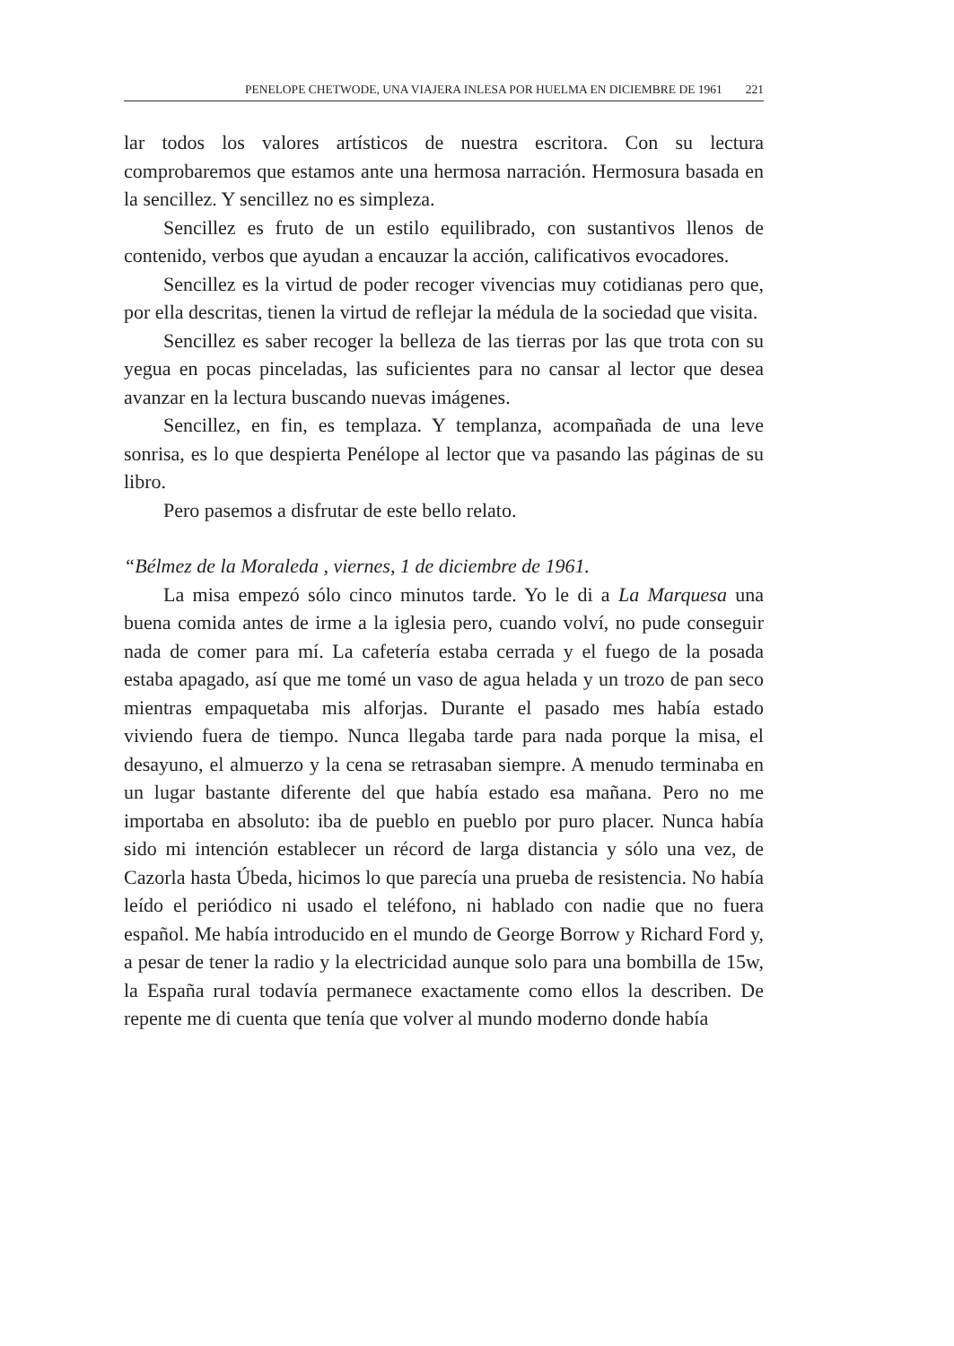PENELOPE CHETWODE, UNA VIAJERA INLESA POR HUELMA EN DICIEMBRE DE 1961 221
lar todos los valores artísticos de nuestra escritora. Con su lectura comprobaremos que estamos ante una hermosa narración. Hermosura basada en la sencillez. Y sencillez no es simpleza.
Sencillez es fruto de un estilo equilibrado, con sustantivos llenos de contenido, verbos que ayudan a encauzar la acción, calificativos evocadores.
Sencillez es la virtud de poder recoger vivencias muy cotidianas pero que, por ella descritas, tienen la virtud de reflejar la médula de la sociedad que visita.
Sencillez es saber recoger la belleza de las tierras por las que trota con su yegua en pocas pinceladas, las suficientes para no cansar al lector que desea avanzar en la lectura buscando nuevas imágenes.
Sencillez, en fin, es templaza. Y templanza, acompañada de una leve sonrisa, es lo que despierta Penélope al lector que va pasando las páginas de su libro.
Pero pasemos a disfrutar de este bello relato.
“Bélmez de la Moraleda , viernes, 1 de diciembre de 1961.
La misa empezó sólo cinco minutos tarde. Yo le di a La Marquesa una buena comida antes de irme a la iglesia pero, cuando volví, no pude conseguir nada de comer para mí. La cafetería estaba cerrada y el fuego de la posada estaba apagado, así que me tomé un vaso de agua helada y un trozo de pan seco mientras empaquetaba mis alforjas. Durante el pasado mes había estado viviendo fuera de tiempo. Nunca llegaba tarde para nada porque la misa, el desayuno, el almuerzo y la cena se retrasaban siempre. A menudo terminaba en un lugar bastante diferente del que había estado esa mañana. Pero no me importaba en absoluto: iba de pueblo en pueblo por puro placer. Nunca había sido mi intención establecer un récord de larga distancia y sólo una vez, de Cazorla hasta Úbeda, hicimos lo que parecía una prueba de resistencia. No había leído el periódico ni usado el teléfono, ni hablado con nadie que no fuera español. Me había introducido en el mundo de George Borrow y Richard Ford y, a pesar de tener la radio y la electricidad aunque solo para una bombilla de 15w, la España rural todavía permanece exactamente como ellos la describen. De repente me di cuenta que tenía que volver al mundo moderno donde había